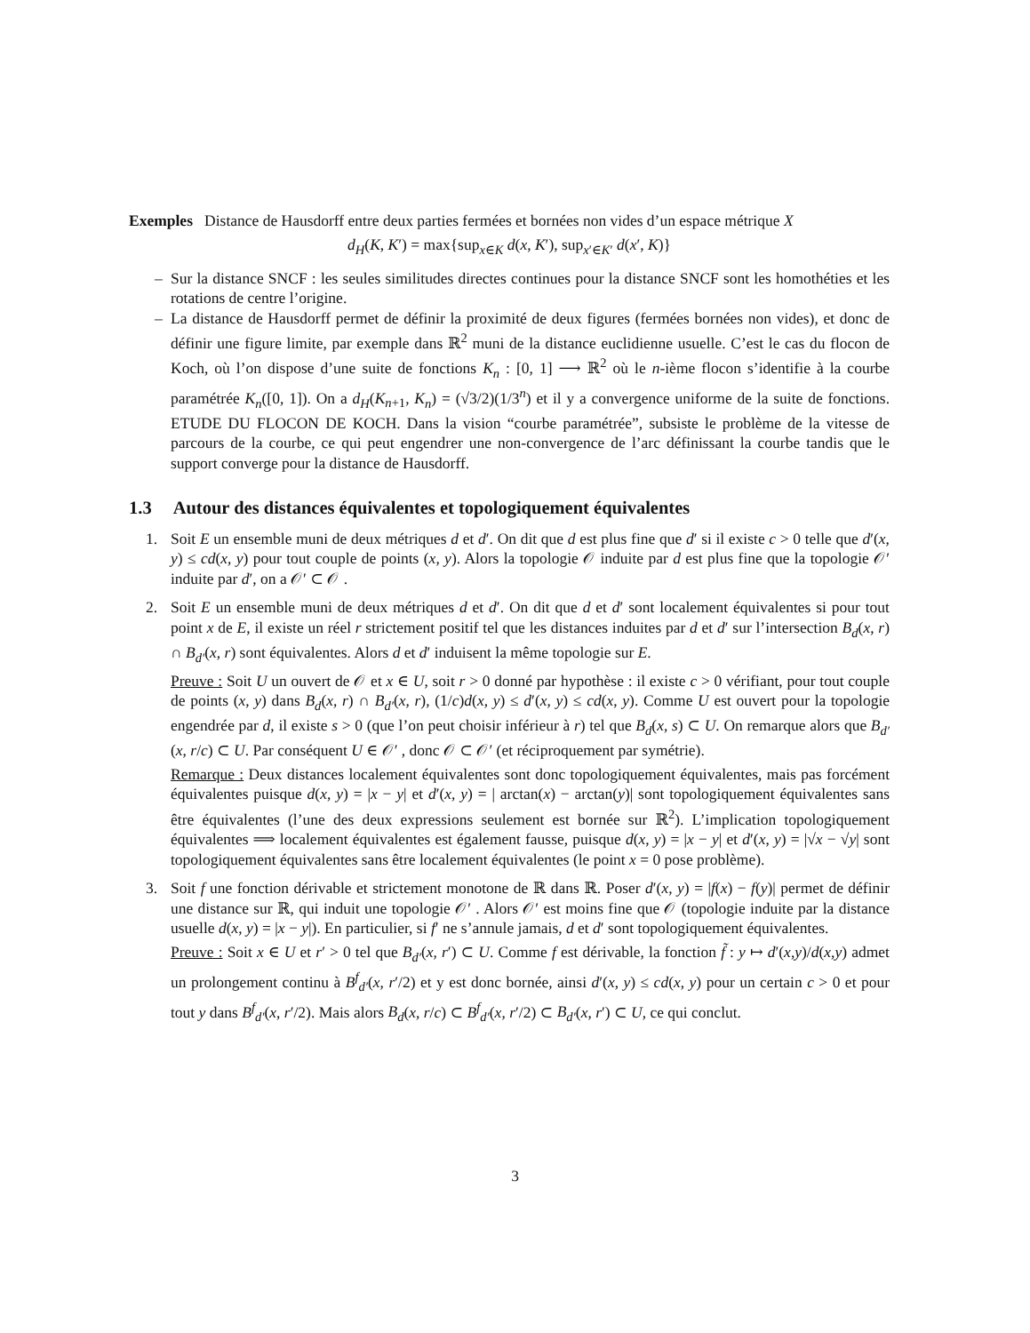Exemples Distance de Hausdorff entre deux parties fermées et bornées non vides d’un espace métrique X
d<sub>H</sub>(K, K′) = max{sup<sub>x∈K</sub> d(x, K′), sup<sub>x′∈K′</sub> d(x′, K)}
– Sur la distance SNCF : les seules similitudes directes continues pour la distance SNCF sont les homothéties et les rotations de centre l’origine.
– La distance de Hausdorff permet de définir la proximité de deux figures (fermées bornées non vides), et donc de définir une figure limite, par exemple dans ℝ<sup>2</sup> muni de la distance euclidienne usuelle. C’est le cas du flocon de Koch, où l’on dispose d’une suite de fonctions K<sub>n</sub> : [0, 1] ⟶ ℝ<sup>2</sup> où le n-ième flocon s’identifie à la courbe paramétrée K<sub>n</sub>([0, 1]). On a d<sub>H</sub>(K<sub>n+1</sub>, K<sub>n</sub>) = (√3/2)(1/3<sup>n</sup>) et il y a convergence uniforme de la suite de fonctions. ETUDE DU FLOCON DE KOCH. Dans la vision “courbe paramétrée”, subsiste le problème de la vitesse de parcours de la courbe, ce qui peut engendrer une non-convergence de l’arc définissant la courbe tandis que le support converge pour la distance de Hausdorff.
1.3 Autour des distances équivalentes et topologiquement équivalentes
1. Soit E un ensemble muni de deux métriques d et d′. On dit que d est plus fine que d′ si il existe c > 0 telle que d′(x, y) ≤ cd(x, y) pour tout couple de points (x, y). Alors la topologie 𝒪 induite par d est plus fine que la topologie 𝒪′ induite par d′, on a 𝒪′ ⊂ 𝒪 .
2. Soit E un ensemble muni de deux métriques d et d′. On dit que d et d′ sont localement équivalentes si pour tout point x de E, il existe un réel r strictement positif tel que les distances induites par d et d′ sur l’intersection B<sub>d</sub>(x, r) ∩ B<sub>d′</sub>(x, r) sont équivalentes. Alors d et d′ induisent la même topologie sur E.
Preuve : Soit U un ouvert de 𝒪 et x ∈ U, soit r > 0 donné par hypothèse : il existe c > 0 vérifiant, pour tout couple de points (x, y) dans B<sub>d</sub>(x, r) ∩ B<sub>d′</sub>(x, r), (1/c)d(x, y) ≤ d′(x, y) ≤ cd(x, y). Comme U est ouvert pour la topologie engendrée par d, il existe s > 0 (que l’on peut choisir inférieur à r) tel que B<sub>d</sub>(x, s) ⊂ U. On remarque alors que B<sub>d′</sub>(x, r/c) ⊂ U. Par conséquent U ∈ 𝒪′ , donc 𝒪 ⊂ 𝒪′ (et réciproquement par symétrie).
Remarque : Deux distances localement équivalentes sont donc topologiquement équivalentes, mais pas forcément équivalentes puisque d(x, y) = |x − y| et d′(x, y) = | arctan(x) − arctan(y)| sont topologiquement équivalentes sans être équivalentes (l’une des deux expressions seulement est bornée sur ℝ<sup>2</sup>). L’implication topologiquement équivalentes ⟹ localement équivalentes est également fausse, puisque d(x, y) = |x − y| et d′(x, y) = |√x − √y| sont topologiquement équivalentes sans être localement équivalentes (le point x = 0 pose problème).
3. Soit f une fonction dérivable et strictement monotone de ℝ dans ℝ. Poser d′(x, y) = |f(x) − f(y)| permet de définir une distance sur ℝ, qui induit une topologie 𝒪′ . Alors 𝒪′ est moins fine que 𝒪 (topologie induite par la distance usuelle d(x, y) = |x − y|). En particulier, si f′ ne s’annule jamais, d et d′ sont topologiquement équivalentes.
Preuve : Soit x ∈ U et r′ > 0 tel que B<sub>d′</sub>(x, r′) ⊂ U. Comme f est dérivable, la fonction f̃ : y ↦ d′(x,y)/d(x,y) admet un prolongement continu à B<sup>f</sup><sub>d′</sub>(x, r′/2) et y est donc bornée, ainsi d′(x, y) ≤ cd(x, y) pour un certain c > 0 et pour tout y dans B<sup>f</sup><sub>d′</sub>(x, r′/2). Mais alors B<sub>d</sub>(x, r/c) ⊂ B<sup>f</sup><sub>d′</sub>(x, r′/2) ⊂ B<sub>d′</sub>(x, r′) ⊂ U, ce qui conclut.
3